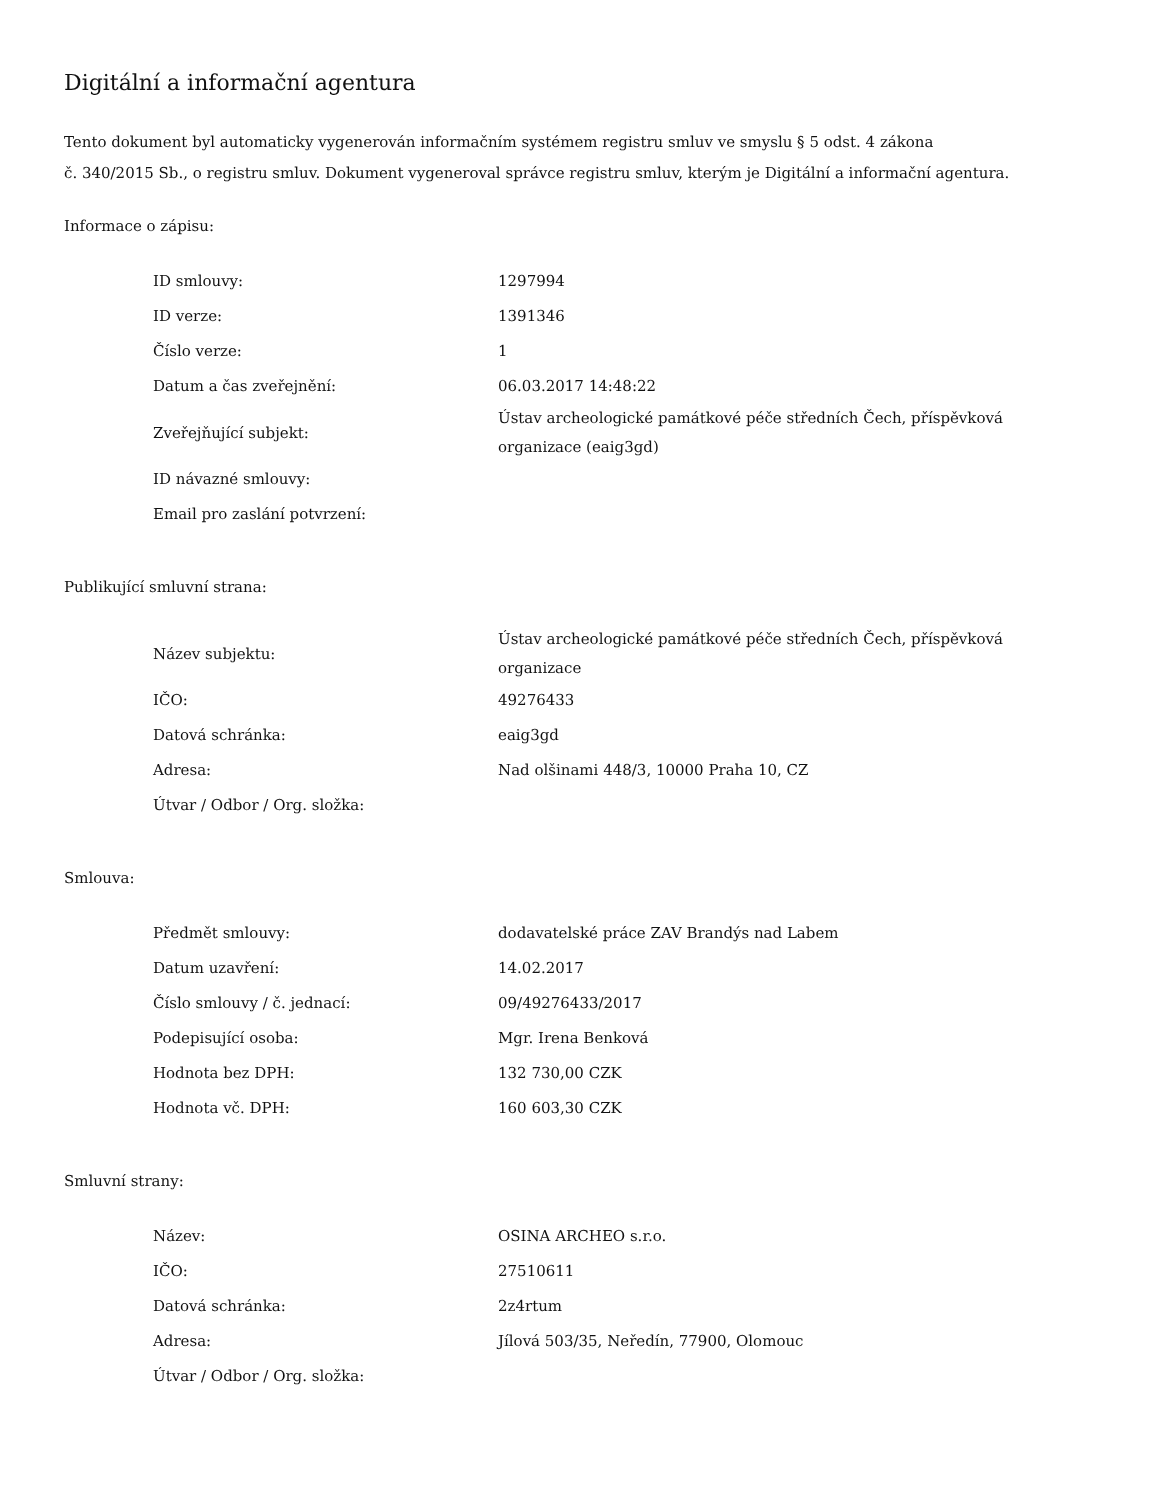Digitální a informační agentura
Tento dokument byl automaticky vygenerován informačním systémem registru smluv ve smyslu § 5 odst. 4 zákona
č. 340/2015 Sb., o registru smluv. Dokument vygeneroval správce registru smluv, kterým je Digitální a informační agentura.
Informace o zápisu:
| ID smlouvy: | 1297994 |
| ID verze: | 1391346 |
| Číslo verze: | 1 |
| Datum a čas zveřejnění: | 06.03.2017 14:48:22 |
| Zveřejňující subjekt: | Ústav archeologické památkové péče středních Čech, příspěvková organizace (eaig3gd) |
| ID návazné smlouvy: | |
| Email pro zaslání potvrzení: | |
Publikující smluvní strana:
| Název subjektu: | Ústav archeologické památkové péče středních Čech, příspěvková organizace |
| IČO: | 49276433 |
| Datová schránka: | eaig3gd |
| Adresa: | Nad olšinami 448/3, 10000 Praha 10, CZ |
| Útvar / Odbor / Org. složka: | |
Smlouva:
| Předmět smlouvy: | dodavatelské práce ZAV Brandýs nad Labem |
| Datum uzavření: | 14.02.2017 |
| Číslo smlouvy / č. jednací: | 09/49276433/2017 |
| Podepisující osoba: | Mgr. Irena Benková |
| Hodnota bez DPH: | 132 730,00 CZK |
| Hodnota vč. DPH: | 160 603,30 CZK |
Smluvní strany:
| Název: | OSINA ARCHEO s.r.o. |
| IČO: | 27510611 |
| Datová schránka: | 2z4rtum |
| Adresa: | Jílová 503/35, Neředín, 77900, Olomouc |
| Útvar / Odbor / Org. složka: | |